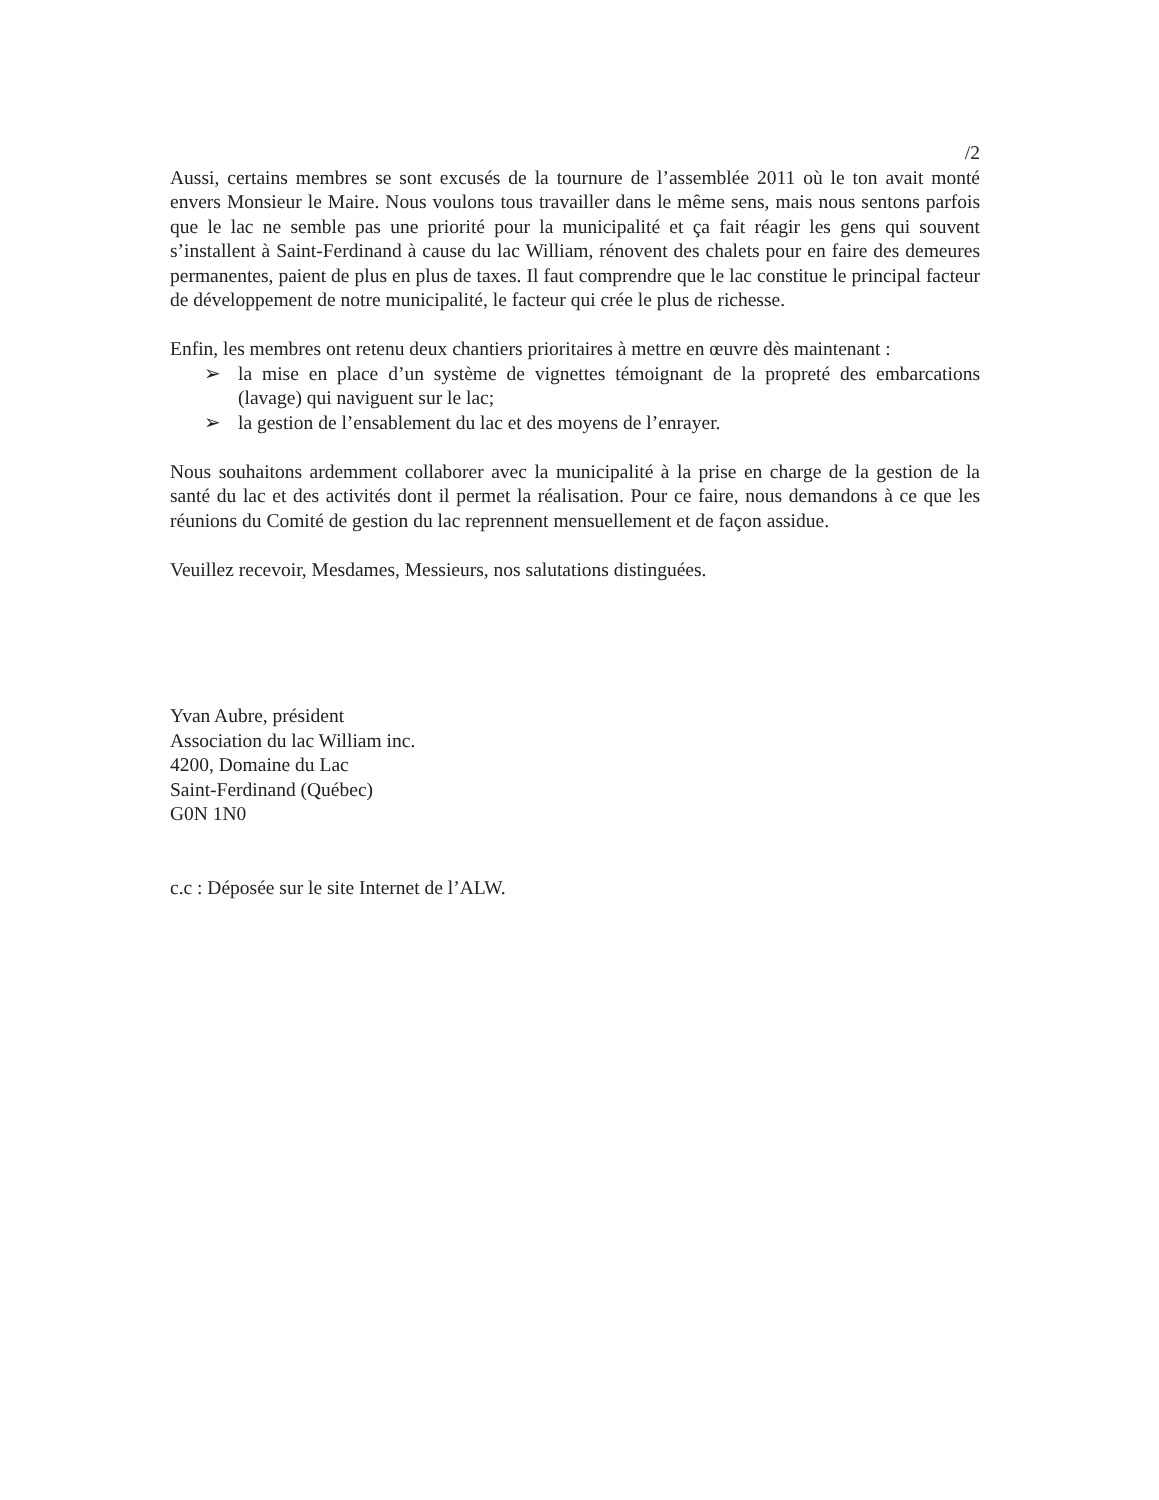/2
Aussi, certains membres se sont excusés de la tournure de l’assemblée 2011 où le ton avait monté envers Monsieur le Maire. Nous voulons tous travailler dans le même sens, mais nous sentons parfois que le lac ne semble pas une priorité pour la municipalité et ça fait réagir les gens qui souvent s’installent à Saint-Ferdinand à cause du lac William, rénovent des chalets pour en faire des demeures permanentes, paient de plus en plus de taxes. Il faut comprendre que le lac constitue le principal facteur de développement de notre municipalité, le facteur qui crée le plus de richesse.
Enfin, les membres ont retenu deux chantiers prioritaires à mettre en œuvre dès maintenant :
➢ la mise en place d’un système de vignettes témoignant de la propreté des embarcations (lavage) qui naviguent sur le lac;
➢ la gestion de l’ensablement du lac et des moyens de l’enrayer.
Nous souhaitons ardemment collaborer avec la municipalité à la prise en charge de la gestion de la santé du lac et des activités dont il permet la réalisation. Pour ce faire, nous demandons à ce que les réunions du Comité de gestion du lac reprennent mensuellement et de façon assidue.
Veuillez recevoir, Mesdames, Messieurs, nos salutations distinguées.
Yvan Aubre, président
Association du lac William inc.
4200, Domaine du Lac
Saint-Ferdinand (Québec)
G0N 1N0
c.c : Déposée sur le site Internet de l’ALW.